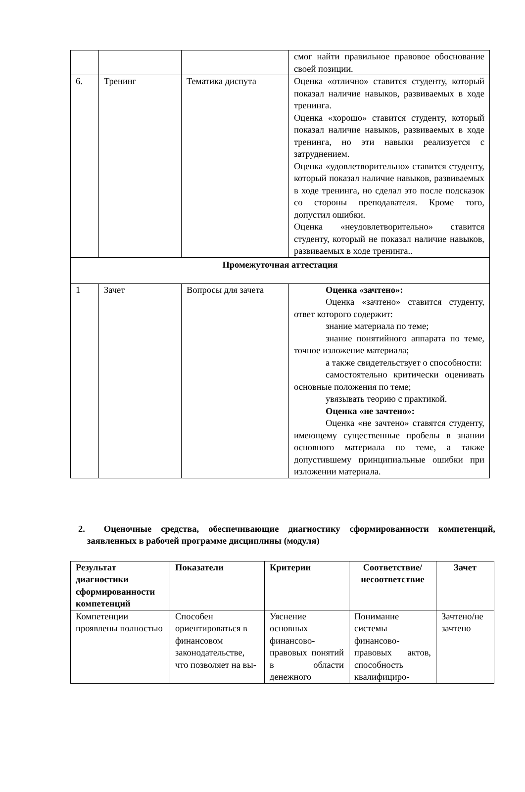| | | | смог найти правильное правовое обоснование своей позиции. |
| 6. | Тренинг | Тематика диспута | Оценка «отлично» ставится студенту, который показал наличие навыков, развиваемых в ходе тренинга. Оценка «хорошо» ставится студенту, который показал наличие навыков, развиваемых в ходе тренинга, но эти навыки реализуется с затруднением. Оценка «удовлетворительно» ставится студенту, который показал наличие навыков, развиваемых в ходе тренинга, но сделал это после подсказок со стороны преподавателя. Кроме того, допустил ошибки. Оценка «неудовлетворительно» ставится студенту, который не показал наличие навыков, развиваемых в ходе тренинга.. |
| Промежуточная аттестация | | | |
| 1 | Зачет | Вопросы для зачета | Оценка «зачтено»: Оценка «зачтено» ставится студенту, ответ которого содержит: знание материала по теме; знание понятийного аппарата по теме, точное изложение материала; а также свидетельствует о способности: самостоятельно критически оценивать основные положения по теме; увязывать теорию с практикой. Оценка «не зачтено»: Оценка «не зачтено» ставятся студенту, имеющему существенные пробелы в знании основного материала по теме, а также допустившему принципиальные ошибки при изложении материала. |
2. Оценочные средства, обеспечивающие диагностику сформированности компетенций, заявленных в рабочей программе дисциплины (модуля)
| Результат диагностики сформированности компетенций | Показатели | Критерии | Соответствие/ несоответствие | Зачет |
| --- | --- | --- | --- | --- |
| Компетенции проявлены полностью | Способен ориентироваться в финансовом законодательстве, что позволяет на вы- | Уяснение основных финансово-правовых понятий в области денежного | Понимание системы финансово-правовых актов, способность квалифициро- | Зачтено/не зачтено |